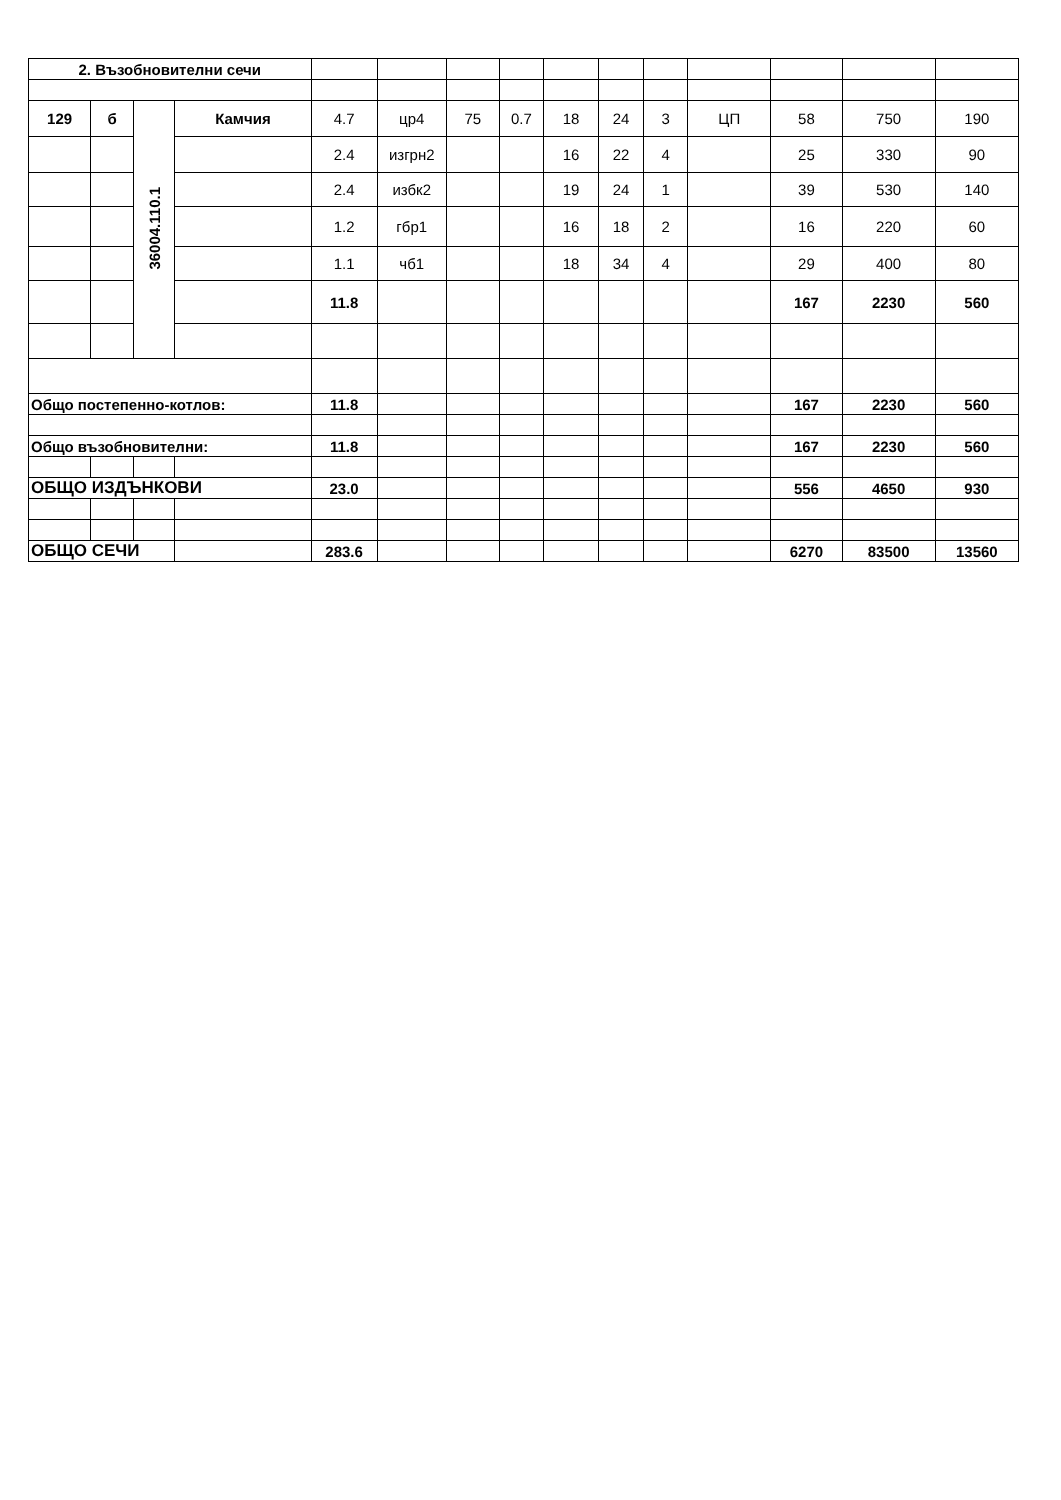| 2. Възобновителни сечи | | | | | | | | | | | | | | |
| 129 | б | 36004.110.1 | Камчия | 4.7 | цр4 | 75 | 0.7 | 18 | 24 | 3 | ЦП | 58 | 750 | 190 |
| | | | | 2.4 | изгрн2 | | | 16 | 22 | 4 | | 25 | 330 | 90 |
| | | | | 2.4 | избк2 | | | 19 | 24 | 1 | | 39 | 530 | 140 |
| | | | | 1.2 | гбр1 | | | 16 | 18 | 2 | | 16 | 220 | 60 |
| | | | | 1.1 | чб1 | | | 18 | 34 | 4 | | 29 | 400 | 80 |
| | | | | 11.8 | | | | | | | | 167 | 2230 | 560 |
| Общо постепенно-котлов: | | | | 11.8 | | | | | | | | 167 | 2230 | 560 |
| Общо възобновителни: | | | | 11.8 | | | | | | | | 167 | 2230 | 560 |
| ОБЩО ИЗДЪНКОВИ | | | | 23.0 | | | | | | | | 556 | 4650 | 930 |
| ОБЩО СЕЧИ | | | | 283.6 | | | | | | | | 6270 | 83500 | 13560 |